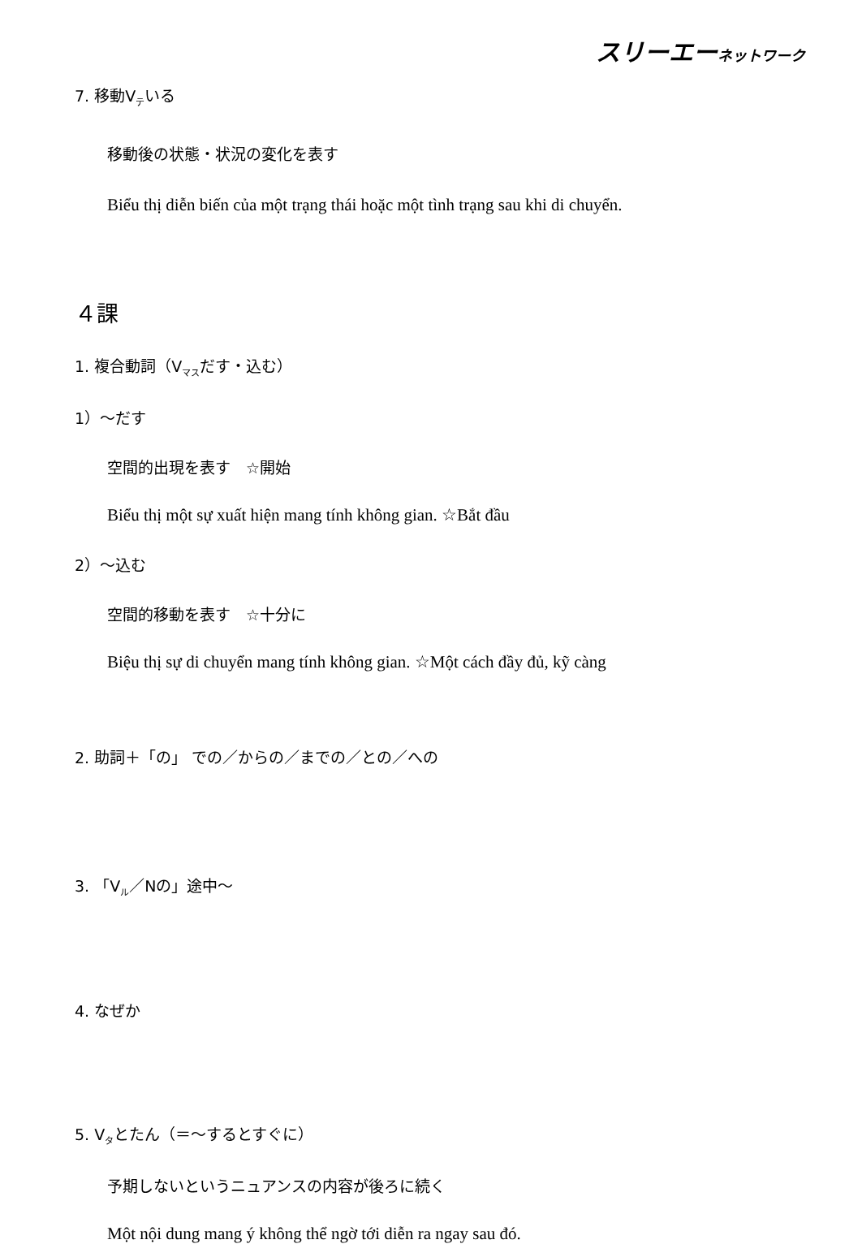スリーエーネットワーク
7. 移動V<sub>テ</sub>いる
移動後の状態・状況の変化を表す
Biểu thị diễn biến của một trạng thái hoặc một tình trạng sau khi di chuyển.
４課
1. 複合動詞（V<sub>マス</sub>だす・込む）
1）～だす
空間的出現を表す　☆開始
Biểu thị một sự xuất hiện mang tính không gian. ☆Bắt đầu
2）～込む
空間的移動を表す　☆十分に
Biệu thị sự di chuyển mang tính không gian. ☆Một cách đầy đủ, kỹ càng
2. 助詞＋「の」 での／からの／までの／との／への
3. 「V<sub>ル</sub>／Nの」途中～
4. なぜか
5. V<sub>タ</sub>とたん（＝～するとすぐに）
予期しないというニュアンスの内容が後ろに続く
Một nội dung mang ý không thể ngờ tới diễn ra ngay sau đó.